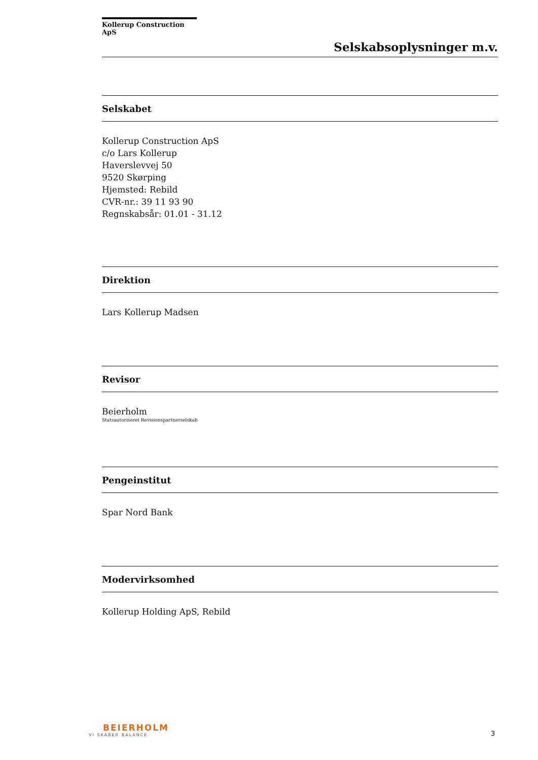Kollerup Construction ApS
Selskabsoplysninger m.v.
Selskabet
Kollerup Construction ApS
c/o Lars Kollerup
Haverslevvej 50
9520 Skørping
Hjemsted: Rebild
CVR-nr.: 39 11 93 90
Regnskabsår: 01.01 - 31.12
Direktion
Lars Kollerup Madsen
Revisor
Beierholm
Statsautoriseret Revisionspartnerselskab
Pengeinstitut
Spar Nord Bank
Modervirksomhed
Kollerup Holding ApS, Rebild
BEIERHOLM
VI SKABER BALANCE
3